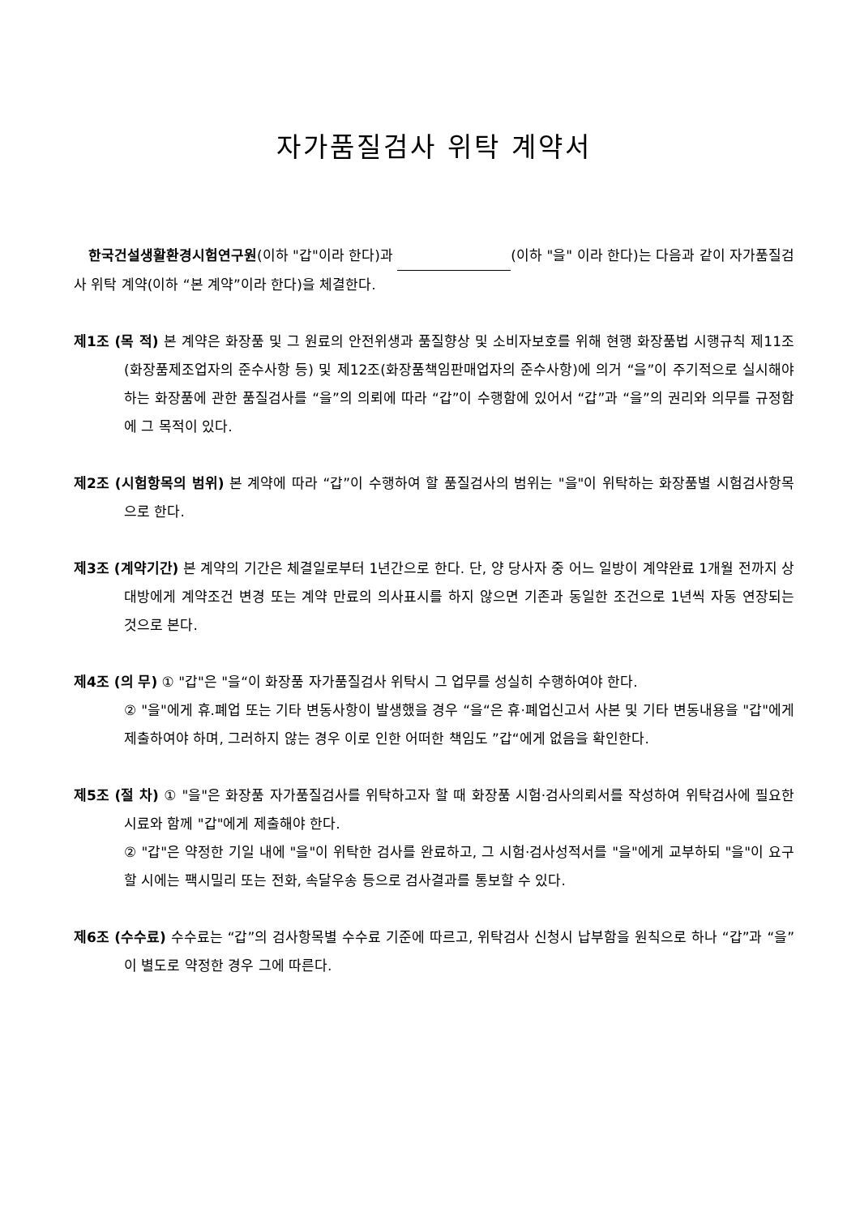자가품질검사 위탁 계약서
한국건설생활환경시험연구원(이하 "갑"이라 한다)과 (이하 "을" 이라 한다)는 다음과 같이 자가품질검사 위탁 계약(이하 “본 계약”이라 한다)을 체결한다.
제1조 (목 적) 본 계약은 화장품 및 그 원료의 안전위생과 품질향상 및 소비자보호를 위해 현행 화장품법 시행규칙 제11조(화장품제조업자의 준수사항 등) 및 제12조(화장품책임판매업자의 준수사항)에 의거 “을”이 주기적으로 실시해야 하는 화장품에 관한 품질검사를 “을”의 의뢰에 따라 “갑”이 수행함에 있어서 “갑”과 “을”의 권리와 의무를 규정함에 그 목적이 있다.
제2조 (시험항목의 범위) 본 계약에 따라 “갑”이 수행하여 할 품질검사의 범위는 "을"이 위탁하는 화장품별 시험검사항목으로 한다.
제3조 (계약기간) 본 계약의 기간은 체결일로부터 1년간으로 한다. 단, 양 당사자 중 어느 일방이 계약완료 1개월 전까지 상대방에게 계약조건 변경 또는 계약 만료의 의사표시를 하지 않으면 기존과 동일한 조건으로 1년씩 자동 연장되는 것으로 본다.
제4조 (의 무) ① "갑"은 "을“이 화장품 자가품질검사 위탁시 그 업무를 성실히 수행하여야 한다.
② "을"에게 휴.폐업 또는 기타 변동사항이 발생했을 경우 “을“은 휴·폐업신고서 사본 및 기타 변동내용을 "갑"에게 제출하여야 하며, 그러하지 않는 경우 이로 인한 어떠한 책임도 ”갑“에게 없음을 확인한다.
제5조 (절 차) ① "을"은 화장품 자가품질검사를 위탁하고자 할 때 화장품 시험·검사의뢰서를 작성하여 위탁검사에 필요한 시료와 함께 "갑"에게 제출해야 한다.
② "갑"은 약정한 기일 내에 "을"이 위탁한 검사를 완료하고, 그 시험·검사성적서를 "을"에게 교부하되 "을"이 요구할 시에는 팩시밀리 또는 전화, 속달우송 등으로 검사결과를 통보할 수 있다.
제6조 (수수료) 수수료는 “갑”의 검사항목별 수수료 기준에 따르고, 위탁검사 신청시 납부함을 원칙으로 하나 “갑”과 “을”이 별도로 약정한 경우 그에 따른다.